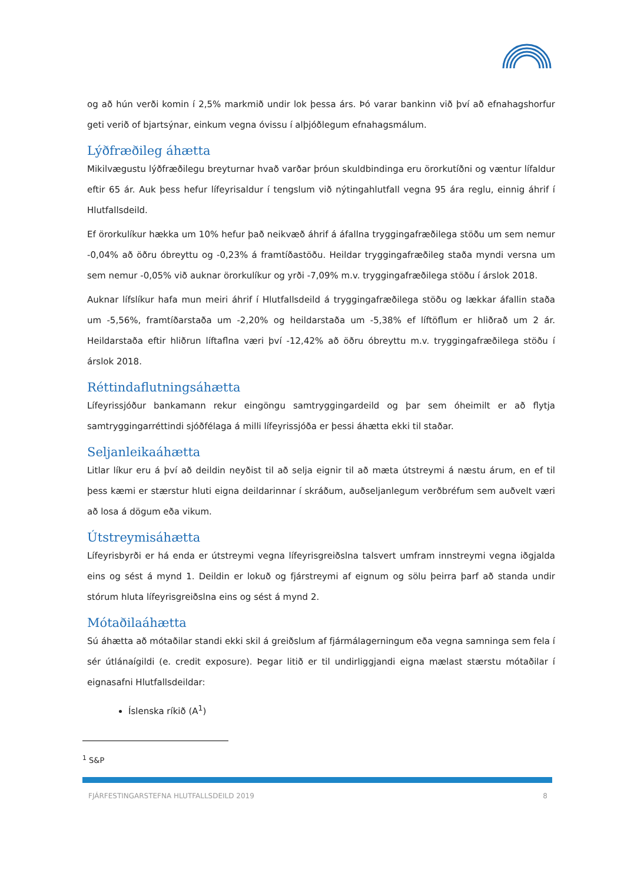og að hún verði komin í 2,5% markmið undir lok þessa árs. Þó varar bankinn við því að efnahagshorfur geti verið of bjartsýnar, einkum vegna óvissu í alþjóðlegum efnahagsmálum.
Lýðfræðileg áhætta
Mikilvægustu lýðfræðilegu breyturnar hvað varðar þróun skuldbindinga eru örorkutíðni og væntur lífaldur eftir 65 ár. Auk þess hefur lífeyrisaldur í tengslum við nýtingahlutfall vegna 95 ára reglu, einnig áhrif í Hlutfallsdeild.
Ef örorkulíkur hækka um 10% hefur það neikvæð áhrif á áfallna tryggingafræðilega stöðu um sem nemur -0,04% að öðru óbreyttu og -0,23% á framtíðastöðu. Heildar tryggingafræðileg staða myndi versna um sem nemur -0,05% við auknar örorkulíkur og yrði -7,09% m.v. tryggingafræðilega stöðu í árslok 2018.
Auknar lífslíkur hafa mun meiri áhrif í Hlutfallsdeild á tryggingafræðilega stöðu og lækkar áfallin staða um -5,56%, framtíðarstaða um -2,20% og heildarstaða um -5,38% ef líftöflum er hliðrað um 2 ár. Heildarstaða eftir hliðrun líftaflna væri því -12,42% að öðru óbreyttu m.v. tryggingafræðilega stöðu í árslok 2018.
Réttindaflutningsáhætta
Lífeyrissjóður bankamann rekur eingöngu samtryggingardeild og þar sem óheimilt er að flytja samtryggingarréttindi sjóðfélaga á milli lífeyrissjóða er þessi áhætta ekki til staðar.
Seljanleikaáhætta
Litlar líkur eru á því að deildin neyðist til að selja eignir til að mæta útstreymi á næstu árum, en ef til þess kæmi er stærstur hluti eigna deildarinnar í skráðum, auðseljanlegum verðbréfum sem auðvelt væri að losa á dögum eða vikum.
Útstreymisáhætta
Lífeyrisbyrði er há enda er útstreymi vegna lífeyrisgreiðslna talsvert umfram innstreymi vegna iðgjalda eins og sést á mynd 1. Deildin er lokuð og fjárstreymi af eignum og sölu þeirra þarf að standa undir stórum hluta lífeyrisgreiðslna eins og sést á mynd 2.
Mótaðilaáhætta
Sú áhætta að mótaðilar standi ekki skil á greiðslum af fjármálagerningum eða vegna samninga sem fela í sér útlánaígildi (e. credit exposure). Þegar litið er til undirliggjandi eigna mælast stærstu mótaðilar í eignasafni Hlutfallsdeildar:
Íslenska ríkið (A<sup>1</sup>)
<sup>1</sup> S&P
FJÁRFESTINGARSTEFNA HLUTFALLSDEILD 2019 8